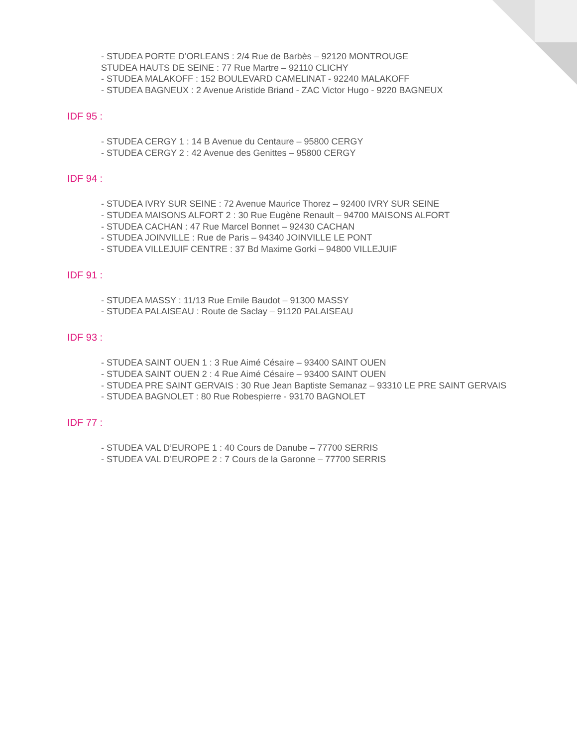- STUDEA PORTE D’ORLEANS : 2/4 Rue de Barbès – 92120 MONTROUGE
STUDEA HAUTS DE SEINE : 77 Rue Martre – 92110 CLICHY
- STUDEA MALAKOFF : 152 BOULEVARD CAMELINAT - 92240 MALAKOFF
- STUDEA BAGNEUX : 2 Avenue Aristide Briand - ZAC Victor Hugo - 9220 BAGNEUX
IDF 95 :
- STUDEA CERGY 1 : 14 B Avenue du Centaure – 95800 CERGY
- STUDEA CERGY 2 : 42 Avenue des Genittes – 95800 CERGY
IDF 94 :
- STUDEA IVRY SUR SEINE : 72 Avenue Maurice Thorez – 92400 IVRY SUR SEINE
- STUDEA MAISONS ALFORT 2 : 30 Rue Eugène Renault – 94700 MAISONS ALFORT
- STUDEA CACHAN : 47 Rue Marcel Bonnet – 92430 CACHAN
- STUDEA JOINVILLE : Rue de Paris – 94340 JOINVILLE LE PONT
- STUDEA VILLEJUIF CENTRE : 37 Bd Maxime Gorki – 94800 VILLEJUIF
IDF 91 :
- STUDEA MASSY : 11/13 Rue Emile Baudot – 91300 MASSY
- STUDEA PALAISEAU : Route de Saclay – 91120 PALAISEAU
IDF 93 :
- STUDEA SAINT OUEN 1 : 3 Rue Aimé Césaire – 93400 SAINT OUEN
- STUDEA SAINT OUEN 2 : 4 Rue Aimé Césaire – 93400 SAINT OUEN
- STUDEA PRE SAINT GERVAIS : 30 Rue Jean Baptiste Semanaz – 93310 LE PRE SAINT GERVAIS
- STUDEA BAGNOLET : 80 Rue Robespierre - 93170 BAGNOLET
IDF 77 :
- STUDEA VAL D’EUROPE 1 : 40 Cours de Danube – 77700 SERRIS
- STUDEA VAL D’EUROPE 2 : 7 Cours de la Garonne – 77700 SERRIS